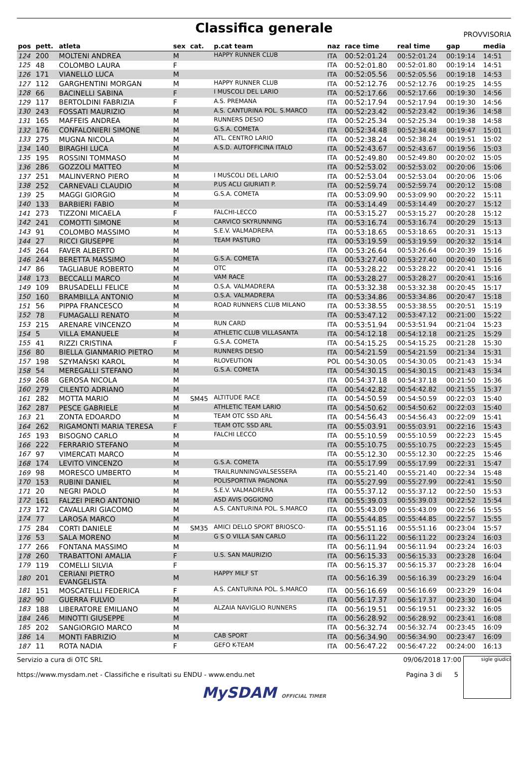Classifica generale
PROVVISORIA
| pos | pett. | atleta | sex | cat. | p.cat team | naz | race time | real time | gap | media |
| --- | --- | --- | --- | --- | --- | --- | --- | --- | --- | --- |
| 124 | 200 | MOLTENI ANDREA | M | | HAPPY RUNNER CLUB | ITA | 00:52:01.24 | 00:52:01.24 | 00:19:14 | 14:51 |
| 125 | 48 | COLOMBO LAURA | F | | | ITA | 00:52:01.80 | 00:52:01.80 | 00:19:14 | 14:51 |
| 126 | 171 | VIANELLO LUCA | M | | | ITA | 00:52:05.56 | 00:52:05.56 | 00:19:18 | 14:53 |
| 127 | 112 | GARGHENTINI MORGAN | M | | HAPPY RUNNER CLUB | ITA | 00:52:12.76 | 00:52:12.76 | 00:19:25 | 14:55 |
| 128 | 66 | BACINELLI SABINA | F | | I MUSCOLI DEL LARIO | ITA | 00:52:17.66 | 00:52:17.66 | 00:19:30 | 14:56 |
| 129 | 117 | BERTOLDINI FABRIZIA | F | | A.S. PREMANA | ITA | 00:52:17.94 | 00:52:17.94 | 00:19:30 | 14:56 |
| 130 | 243 | FOSSATI MAURIZIO | M | | A.S. CANTURINA POL. S.MARCO | ITA | 00:52:23.42 | 00:52:23.42 | 00:19:36 | 14:58 |
| 131 | 165 | MAFFEIS ANDREA | M | | RUNNERS DESIO | ITA | 00:52:25.34 | 00:52:25.34 | 00:19:38 | 14:58 |
| 132 | 176 | CONFALONIERI SIMONE | M | | G.S.A. COMETA | ITA | 00:52:34.48 | 00:52:34.48 | 00:19:47 | 15:01 |
| 133 | 275 | MUGNA NICOLA | M | | ATL. CENTRO LARIO | ITA | 00:52:38.24 | 00:52:38.24 | 00:19:51 | 15:02 |
| 134 | 140 | BIRAGHI LUCA | M | | A.S.D. AUTOFFICINA ITALO | ITA | 00:52:43.67 | 00:52:43.67 | 00:19:56 | 15:03 |
| 135 | 195 | ROSSINI TOMMASO | M | | | ITA | 00:52:49.80 | 00:52:49.80 | 00:20:02 | 15:05 |
| 136 | 286 | GOZZOLI MATTEO | M | | | ITA | 00:52:53.02 | 00:52:53.02 | 00:20:06 | 15:06 |
| 137 | 251 | MALINVERNO PIERO | M | | I MUSCOLI DEL LARIO | ITA | 00:52:53.04 | 00:52:53.04 | 00:20:06 | 15:06 |
| 138 | 252 | CARNEVALI CLAUDIO | M | | P.US ACLI GIURIATI P. | ITA | 00:52:59.74 | 00:52:59.74 | 00:20:12 | 15:08 |
| 139 | 25 | MAGGI GIORGIO | M | | G.S.A. COMETA | ITA | 00:53:09.90 | 00:53:09.90 | 00:20:22 | 15:11 |
| 140 | 133 | BARBIERI FABIO | M | | | ITA | 00:53:14.49 | 00:53:14.49 | 00:20:27 | 15:12 |
| 141 | 273 | TIZZONI MICAELA | F | | FALCHI-LECCO | ITA | 00:53:15.27 | 00:53:15.27 | 00:20:28 | 15:12 |
| 142 | 241 | COMOTTI SIMONE | M | | CARVICO SKYRUNNING | ITA | 00:53:16.74 | 00:53:16.74 | 00:20:29 | 15:13 |
| 143 | 91 | COLOMBO MASSIMO | M | | S.E.V. VALMADRERA | ITA | 00:53:18.65 | 00:53:18.65 | 00:20:31 | 15:13 |
| 144 | 27 | RICCI GIUSEPPE | M | | TEAM PASTURO | ITA | 00:53:19.59 | 00:53:19.59 | 00:20:32 | 15:14 |
| 145 | 264 | FAVER ALBERTO | M | | | ITA | 00:53:26.64 | 00:53:26.64 | 00:20:39 | 15:16 |
| 146 | 244 | BERETTA MASSIMO | M | | G.S.A. COMETA | ITA | 00:53:27.40 | 00:53:27.40 | 00:20:40 | 15:16 |
| 147 | 86 | TAGLIABUE ROBERTO | M | | OTC | ITA | 00:53:28.22 | 00:53:28.22 | 00:20:41 | 15:16 |
| 148 | 173 | BECCALLI MARCO | M | | VAM RACE | ITA | 00:53:28.27 | 00:53:28.27 | 00:20:41 | 15:16 |
| 149 | 109 | BRUSADELLI FELICE | M | | O.S.A. VALMADRERA | ITA | 00:53:32.38 | 00:53:32.38 | 00:20:45 | 15:17 |
| 150 | 160 | BRAMBILLA ANTONIO | M | | O.S.A. VALMADRERA | ITA | 00:53:34.86 | 00:53:34.86 | 00:20:47 | 15:18 |
| 151 | 56 | PIPPA FRANCESCO | M | | ROAD RUNNERS CLUB MILANO | ITA | 00:53:38.55 | 00:53:38.55 | 00:20:51 | 15:19 |
| 152 | 78 | FUMAGALLI RENATO | M | | | ITA | 00:53:47.12 | 00:53:47.12 | 00:21:00 | 15:22 |
| 153 | 215 | ARENARE VINCENZO | M | | RUN CARD | ITA | 00:53:51.94 | 00:53:51.94 | 00:21:04 | 15:23 |
| 154 | 5 | VILLA EMANUELE | M | | ATHLETIC CLUB VILLASANTA | ITA | 00:54:12.18 | 00:54:12.18 | 00:21:25 | 15:29 |
| 155 | 41 | RIZZI CRISTINA | F | | G.S.A. COMETA | ITA | 00:54:15.25 | 00:54:15.25 | 00:21:28 | 15:30 |
| 156 | 80 | BIELLA GIANMARIO PIETRO | M | | RUNNERS DESIO | ITA | 00:54:21.59 | 00:54:21.59 | 00:21:34 | 15:31 |
| 157 | 198 | SZYMAŃSKI KAROL | M | | RLOVEUTION | POL | 00:54:30.05 | 00:54:30.05 | 00:21:43 | 15:34 |
| 158 | 54 | MEREGALLI STEFANO | M | | G.S.A. COMETA | ITA | 00:54:30.15 | 00:54:30.15 | 00:21:43 | 15:34 |
| 159 | 268 | GEROSA NICOLA | M | | | ITA | 00:54:37.18 | 00:54:37.18 | 00:21:50 | 15:36 |
| 160 | 279 | CILENTO ADRIANO | M | | | ITA | 00:54:42.82 | 00:54:42.82 | 00:21:55 | 15:37 |
| 161 | 282 | MOTTA MARIO | M | SM45 | ALTITUDE RACE | ITA | 00:54:50.59 | 00:54:50.59 | 00:22:03 | 15:40 |
| 162 | 287 | PESCE GABRIELE | M | | ATHLETIC TEAM LARIO | ITA | 00:54:50.62 | 00:54:50.62 | 00:22:03 | 15:40 |
| 163 | 21 | ZONTA EDOARDO | M | | TEAM OTC SSD ARL | ITA | 00:54:56.43 | 00:54:56.43 | 00:22:09 | 15:41 |
| 164 | 262 | RIGAMONTI MARIA TERESA | F | | TEAM OTC SSD ARL | ITA | 00:55:03.91 | 00:55:03.91 | 00:22:16 | 15:43 |
| 165 | 193 | BISOGNO CARLO | M | | FALCHI LECCO | ITA | 00:55:10.59 | 00:55:10.59 | 00:22:23 | 15:45 |
| 166 | 222 | FERRARIO STEFANO | M | | | ITA | 00:55:10.75 | 00:55:10.75 | 00:22:23 | 15:45 |
| 167 | 97 | VIMERCATI MARCO | M | | | ITA | 00:55:12.30 | 00:55:12.30 | 00:22:25 | 15:46 |
| 168 | 174 | LEVITO VINCENZO | M | | G.S.A. COMETA | ITA | 00:55:17.99 | 00:55:17.99 | 00:22:31 | 15:47 |
| 169 | 98 | MORESCO UMBERTO | M | | TRAILRUNNINGVALSESSERA | ITA | 00:55:21.40 | 00:55:21.40 | 00:22:34 | 15:48 |
| 170 | 153 | RUBINI DANIEL | M | | POLISPORTIVA PAGNONA | ITA | 00:55:27.99 | 00:55:27.99 | 00:22:41 | 15:50 |
| 171 | 20 | NEGRI PAOLO | M | | S.E.V. VALMADRERA | ITA | 00:55:37.12 | 00:55:37.12 | 00:22:50 | 15:53 |
| 172 | 161 | FALZEI PIERO ANTONIO | M | | ASD AVIS OGGIONO | ITA | 00:55:39.03 | 00:55:39.03 | 00:22:52 | 15:54 |
| 173 | 172 | CAVALLARI GIACOMO | M | | A.S. CANTURINA POL. S.MARCO | ITA | 00:55:43.09 | 00:55:43.09 | 00:22:56 | 15:55 |
| 174 | 77 | LAROSA MARCO | M | | | ITA | 00:55:44.85 | 00:55:44.85 | 00:22:57 | 15:55 |
| 175 | 284 | CORTI DANIELE | M | SM35 | AMICI DELLO SPORT BRIOSCO- | ITA | 00:55:51.16 | 00:55:51.16 | 00:23:04 | 15:57 |
| 176 | 53 | SALA MORENO | M | | G S O VILLA SAN CARLO | ITA | 00:56:11.22 | 00:56:11.22 | 00:23:24 | 16:03 |
| 177 | 266 | FONTANA MASSIMO | M | | | ITA | 00:56:11.94 | 00:56:11.94 | 00:23:24 | 16:03 |
| 178 | 260 | TRABATTONI AMALIA | F | | U.S. SAN MAURIZIO | ITA | 00:56:15.33 | 00:56:15.33 | 00:23:28 | 16:04 |
| 179 | 119 | COMELLI SILVIA | F | | | ITA | 00:56:15.37 | 00:56:15.37 | 00:23:28 | 16:04 |
| 180 | 201 | CERIANI PIETRO EVANGELISTA | M | | HAPPY MILF ST | ITA | 00:56:16.39 | 00:56:16.39 | 00:23:29 | 16:04 |
| 181 | 151 | MOSCATELLI FEDERICA | F | | A.S. CANTURINA POL. S.MARCO | ITA | 00:56:16.69 | 00:56:16.69 | 00:23:29 | 16:04 |
| 182 | 90 | GUERRA FULVIO | M | | | ITA | 00:56:17.37 | 00:56:17.37 | 00:23:30 | 16:04 |
| 183 | 188 | LIBERATORE EMILIANO | M | | ALZAIA NAVIGLIO RUNNERS | ITA | 00:56:19.51 | 00:56:19.51 | 00:23:32 | 16:05 |
| 184 | 246 | MINOTTI GIUSEPPE | M | | | ITA | 00:56:28.92 | 00:56:28.92 | 00:23:41 | 16:08 |
| 185 | 202 | SANGIORGIO MARCO | M | | | ITA | 00:56:32.74 | 00:56:32.74 | 00:23:45 | 16:09 |
| 186 | 14 | MONTI FABRIZIO | M | | CAB SPORT | ITA | 00:56:34.90 | 00:56:34.90 | 00:23:47 | 16:09 |
| 187 | 11 | ROTA NADIA | F | | GEFO K-TEAM | ITA | 00:56:47.22 | 00:56:47.22 | 00:24:00 | 16:13 |
Servizio a cura di OTC SRL
https://www.mysdam.net - Classifiche e risultati su ENDU - www.endu.net
09/06/2018 17:00
Pagina 3 di 5
sigle giudici
MySDAM OFFICIAL TIMER